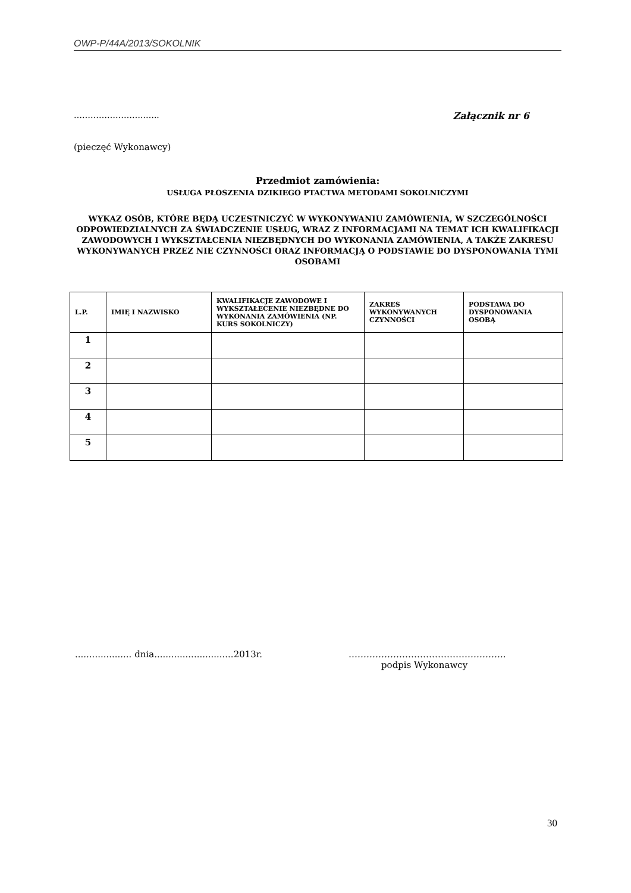OWP-P/44A/2013/SOKOLNIK
……………………..….. Załącznik nr 6
(pieczęć Wykonawcy)
Przedmiot zamówienia:
USŁUGA PŁOSZENIA DZIKIEGO PTACTWA METODAMI SOKOLNICZYMI
WYKAZ OSÓB, KTÓRE BĘDĄ UCZESTNICZYĆ W WYKONYWANIU ZAMÓWIENIA, W SZCZEGÓLNOŚCI ODPOWIEDZIALNYCH ZA ŚWIADCZENIE USŁUG, WRAZ Z INFORMACJAMI NA TEMAT ICH KWALIFIKACJI ZAWODOWYCH I WYKSZTAŁCENIA NIEZBĘDNYCH DO WYKONANIA ZAMÓWIENIA, A TAKŻE ZAKRESU WYKONYWANYCH PRZEZ NIE CZYNNOŚCI ORAZ INFORMACJĄ O PODSTAWIE DO DYSPONOWANIA TYMI OSOBAMI
| L.P. | IMIĘ I NAZWISKO | KWALIFIKACJE ZAWODOWE I WYKSZTAŁECENIE NIEZBĘDNE DO WYKONANIA ZAMÓWIENIA (NP. KURS SOKOLNICZY) | ZAKRES WYKONYWANYCH CZYNNOŚCI | PODSTAWA DO DYSPONOWANIA OSOBĄ |
| --- | --- | --- | --- | --- |
| 1 | | | | |
| 2 | | | | |
| 3 | | | | |
| 4 | | | | |
| 5 | | | | |
.................... dnia............................2013r.
……………………………………………..
podpis Wykonawcy
30